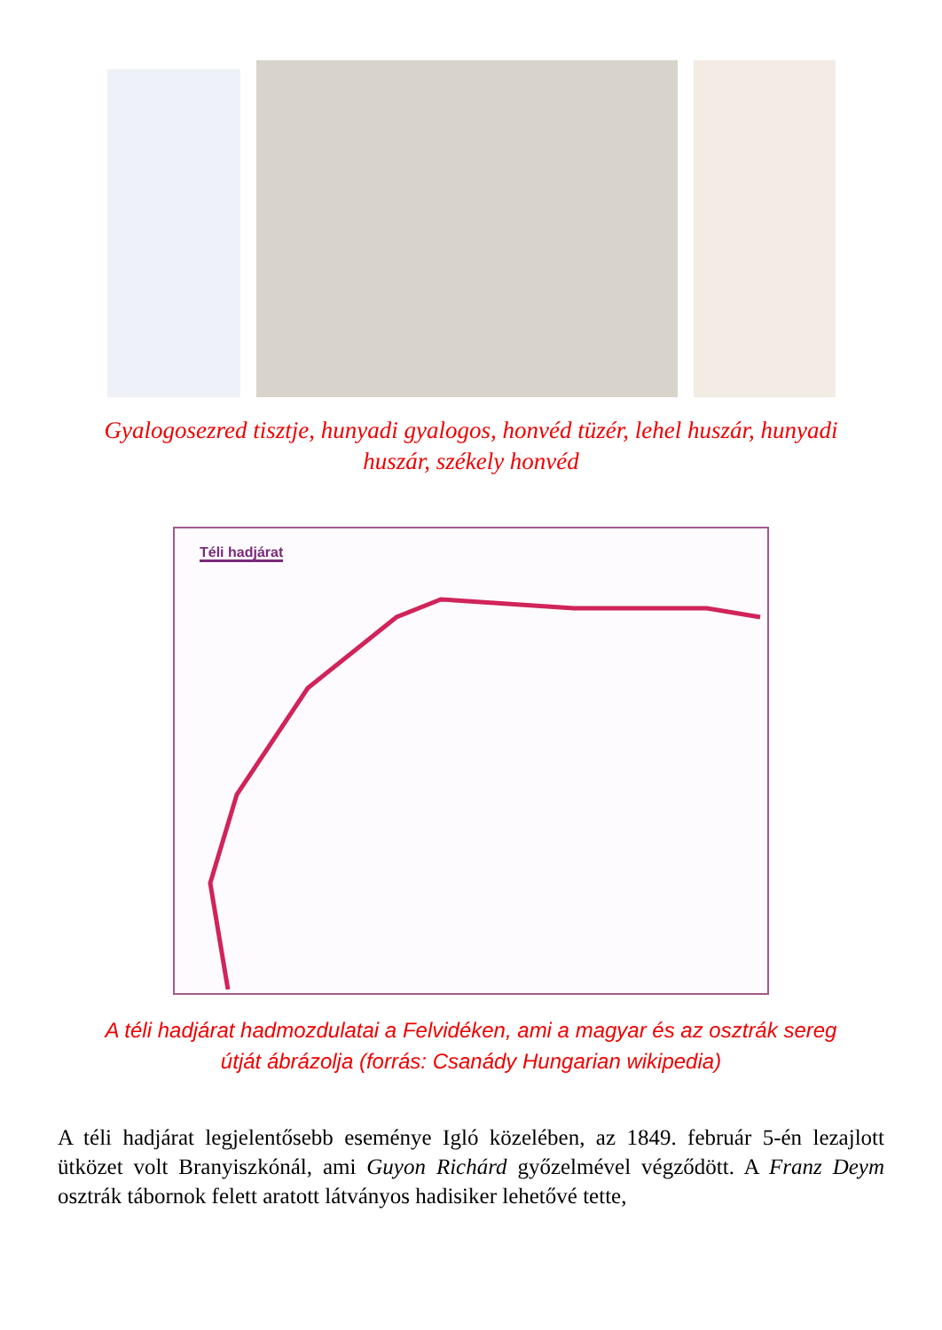Gyalogosezred tisztje, hunyadi gyalogos, honvéd tüzér, lehel huszár, hunyadi huszár, székely honvéd
Téli hadjárat
A téli hadjárat hadmozdulatai a Felvidéken, ami a magyar és az osztrák sereg útját ábrázolja (forrás: Csanády Hungarian wikipedia)
A téli hadjárat legjelentősebb eseménye Igló közelében, az 1849. február 5-én lezajlott ütközet volt Branyiszkónál, ami Guyon Richárd győzelmével végződött. A Franz Deym osztrák tábornok felett aratott látványos hadisiker lehetővé tette,